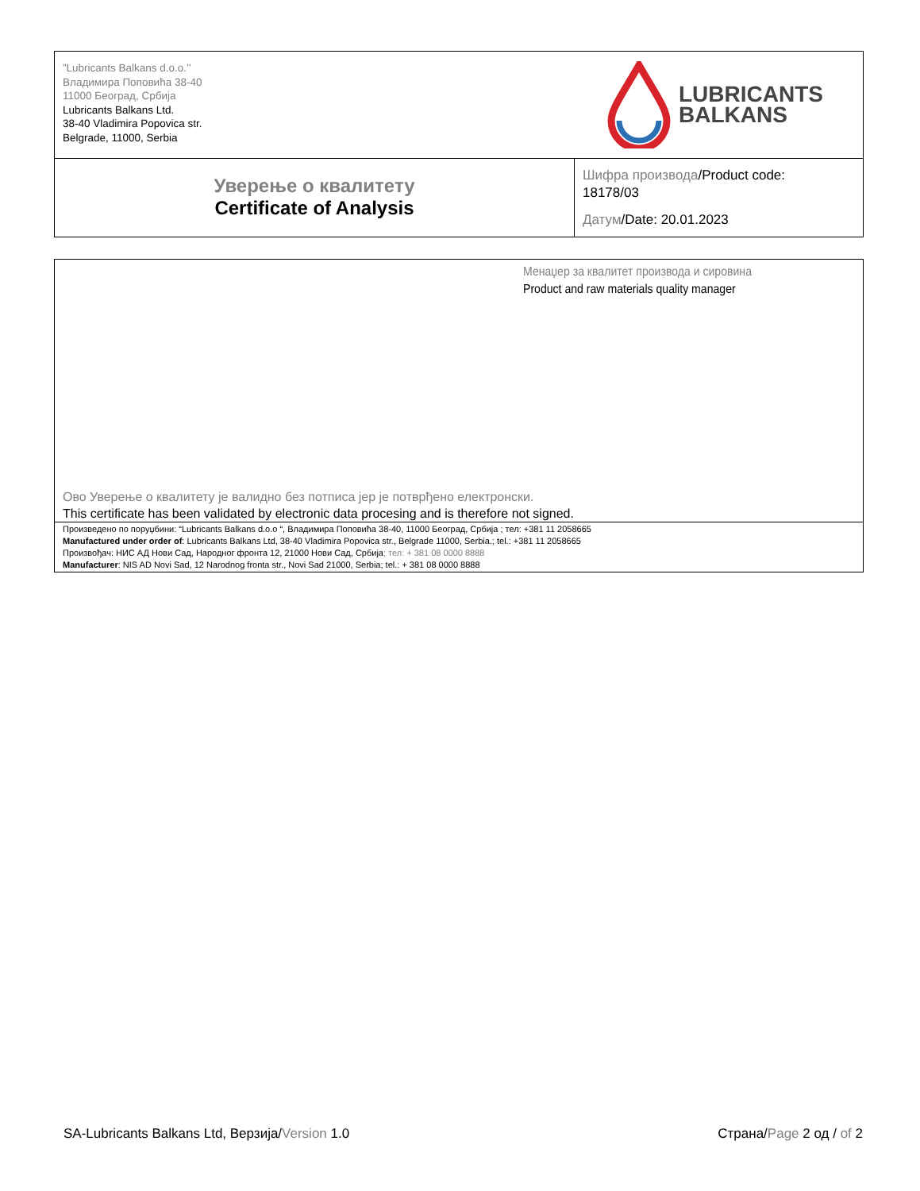| ”Lubricants Balkans d.o.o.’’ Владимира Поповића 38-40 11000 Београд, Србија Lubricants Balkans Ltd. 38-40 Vladimira Popovica str. Belgrade, 11000, Serbia LUBRICANTS BALKANS | |
| Уверење о квалитету Certificate of Analysis | Шифра производа /Product code: 18178/03 Датум /Date: 20.01.2023 |
Менаџер за квалитет производа и сировина
Product and raw materials quality manager
Ово Уверење о квалитету је валидно без потписа јер је потврђено електронски.
This certificate has been validated by electronic data procesing and is therefore not signed.
Произведено по поруџбини: “Lubricants Balkans d.o.o “, Владимира Поповића 38-40, 11000 Београд, Србија ; тел: +381 11 2058665
Manufactured under order of: Lubricants Balkans Ltd, 38-40 Vladimira Popovica str., Belgrade 11000, Serbia.; tel.: +381 11 2058665
Произвођач: НИС АД Нови Сад, Народног фронта 12, 21000 Нови Сад, Србија; тел: + 381 08 0000 8888
Manufacturer: NIS AD Novi Sad, 12 Narodnog fronta str., Novi Sad 21000, Serbia; tel.: + 381 08 0000 8888
SA-Lubricants Balkans Ltd, Верзија/Version 1.0
Страна/Page 2 од / of 2